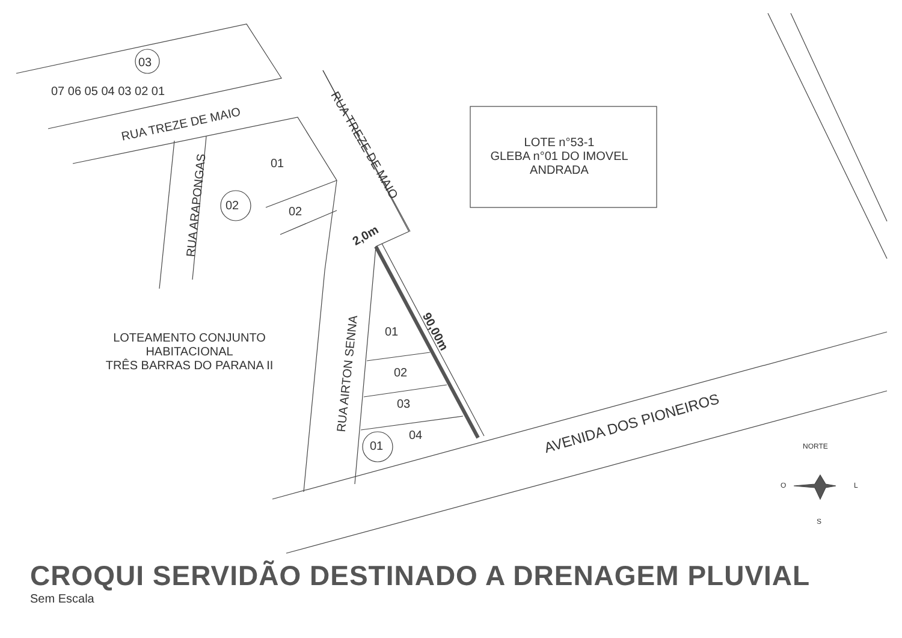07 06 05 04 03 02 01
03
RUA TREZE DE MAIO
RUA TREZE DE MAIO
RUA ARAPONGAS
01
02 02
LOTE n°53-1
GLEBA n°01 DO IMOVEL
ANDRADA
2,0m
90,00m
LOTEAMENTO CONJUNTO
HABITACIONAL
TRÊS BARRAS DO PARANA II
RUA AIRTON SENNA
01
02
03
04
01
AVENIDA DOS PIONEIROS
NORTE
O L
S
CROQUI SERVIDÃO DESTINADO A DRENAGEM PLUVIAL
Sem Escala